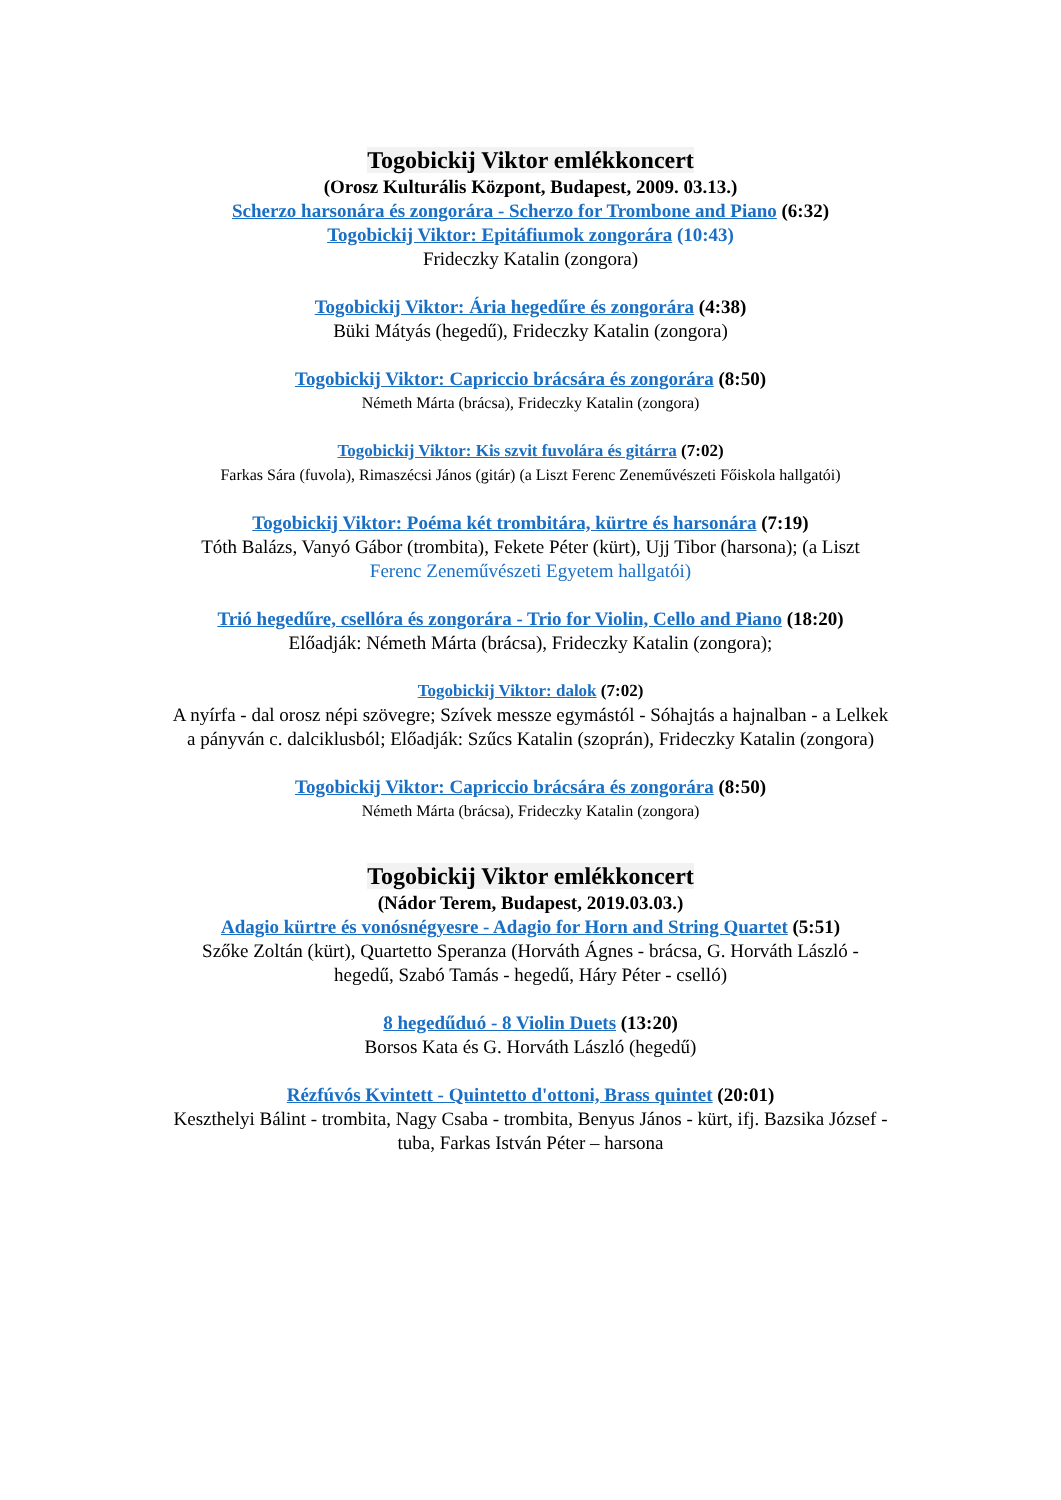Togobickij Viktor emlékkoncert
(Orosz Kulturális Központ, Budapest, 2009. 03.13.)
Scherzo harsonára és zongorára - Scherzo for Trombone and Piano (6:32)
Togobickij Viktor: Epitáfiumok zongorára (10:43)
Frideczky Katalin (zongora)
Togobickij Viktor: Ária hegedűre és zongorára (4:38)
Büki Mátyás (hegedű), Frideczky Katalin (zongora)
Togobickij Viktor: Capriccio brácsára és zongorára (8:50)
Németh Márta (brácsa), Frideczky Katalin (zongora)
Togobickij Viktor: Kis szvit fuvolára és gitárra (7:02)
Farkas Sára (fuvola), Rimaszécsi János (gitár) (a Liszt Ferenc Zeneművészeti Főiskola hallgatói)
Togobickij Viktor: Poéma két trombitára, kürtre és harsonára (7:19)
Tóth Balázs, Vanyó Gábor (trombita), Fekete Péter (kürt), Ujj Tibor (harsona); (a Liszt
Ferenc Zeneművészeti Egyetem hallgatói)
Trió hegedűre, csellóra és zongorára - Trio for Violin, Cello and Piano (18:20)
Előadják: Németh Márta (brácsa), Frideczky Katalin (zongora);
Togobickij Viktor: dalok (7:02)
A nyírfa - dal orosz népi szövegre; Szívek messze egymástól - Sóhajtás a hajnalban - a Lelkek
a pányván c. dalciklusból; Előadják: Szűcs Katalin (szoprán), Frideczky Katalin (zongora)
Togobickij Viktor: Capriccio brácsára és zongorára (8:50)
Németh Márta (brácsa), Frideczky Katalin (zongora)
Togobickij Viktor emlékkoncert
(Nádor Terem, Budapest, 2019.03.03.)
Adagio kürtre és vonósnégyesre - Adagio for Horn and String Quartet (5:51)
Szőke Zoltán (kürt), Quartetto Speranza (Horváth Ágnes - brácsa, G. Horváth László -
hegedű, Szabó Tamás - hegedű, Háry Péter - cselló)
8 hegedűduó - 8 Violin Duets (13:20)
Borsos Kata és G. Horváth László (hegedű)
Rézfúvós Kvintett - Quintetto d'ottoni, Brass quintet (20:01)
Keszthelyi Bálint - trombita, Nagy Csaba - trombita, Benyus János - kürt, ifj. Bazsika József -
tuba, Farkas István Péter – harsona